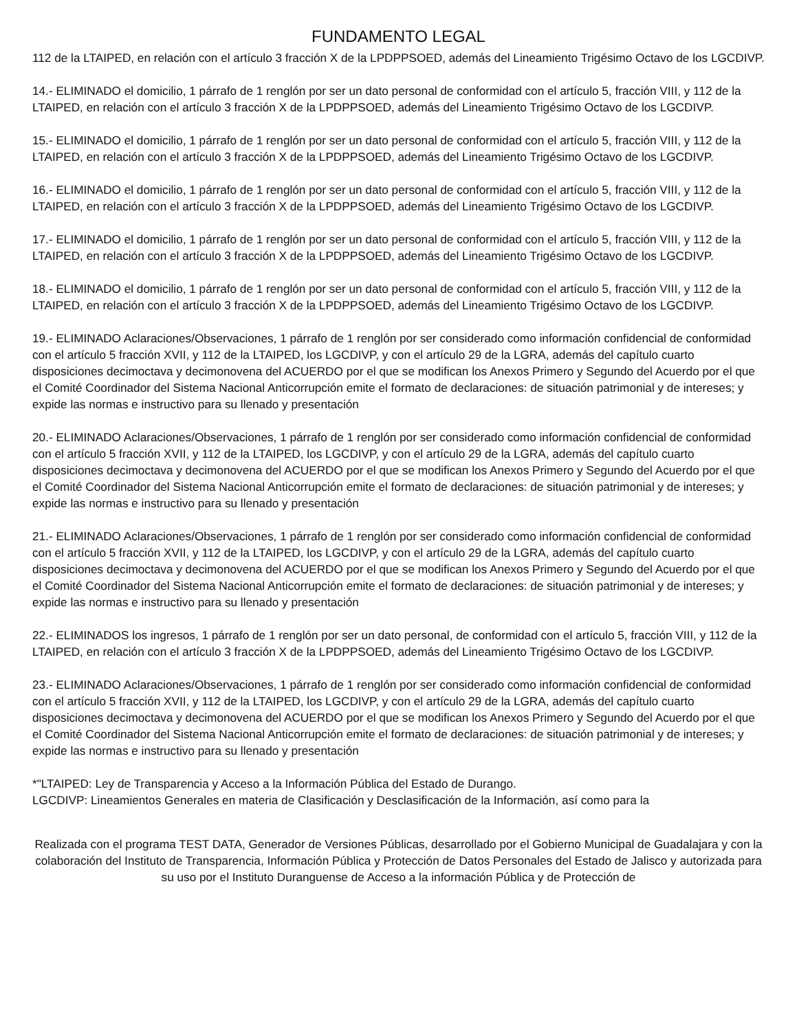FUNDAMENTO LEGAL
112 de la LTAIPED, en relación con el artículo 3 fracción X de la LPDPPSOED, además del Lineamiento Trigésimo Octavo de los LGCDIVP.
14.- ELIMINADO el domicilio, 1 párrafo de 1 renglón por ser un dato personal de conformidad con el artículo 5, fracción VIII, y 112 de la LTAIPED, en relación con el artículo 3 fracción X de la LPDPPSOED, además del Lineamiento Trigésimo Octavo de los LGCDIVP.
15.- ELIMINADO el domicilio, 1 párrafo de 1 renglón por ser un dato personal de conformidad con el artículo 5, fracción VIII, y 112 de la LTAIPED, en relación con el artículo 3 fracción X de la LPDPPSOED, además del Lineamiento Trigésimo Octavo de los LGCDIVP.
16.- ELIMINADO el domicilio, 1 párrafo de 1 renglón por ser un dato personal de conformidad con el artículo 5, fracción VIII, y 112 de la LTAIPED, en relación con el artículo 3 fracción X de la LPDPPSOED, además del Lineamiento Trigésimo Octavo de los LGCDIVP.
17.- ELIMINADO el domicilio, 1 párrafo de 1 renglón por ser un dato personal de conformidad con el artículo 5, fracción VIII, y 112 de la LTAIPED, en relación con el artículo 3 fracción X de la LPDPPSOED, además del Lineamiento Trigésimo Octavo de los LGCDIVP.
18.- ELIMINADO el domicilio, 1 párrafo de 1 renglón por ser un dato personal de conformidad con el artículo 5, fracción VIII, y 112 de la LTAIPED, en relación con el artículo 3 fracción X de la LPDPPSOED, además del Lineamiento Trigésimo Octavo de los LGCDIVP.
19.- ELIMINADO Aclaraciones/Observaciones, 1 párrafo de 1 renglón por ser considerado como información confidencial de conformidad con el artículo 5 fracción XVII, y 112 de la LTAIPED, los LGCDIVP, y con el artículo 29 de la LGRA, además del capítulo cuarto disposiciones decimoctava y decimonovena del ACUERDO por el que se modifican los Anexos Primero y Segundo del Acuerdo por el que el Comité Coordinador del Sistema Nacional Anticorrupción emite el formato de declaraciones: de situación patrimonial y de intereses; y expide las normas e instructivo para su llenado y presentación
20.- ELIMINADO Aclaraciones/Observaciones, 1 párrafo de 1 renglón por ser considerado como información confidencial de conformidad con el artículo 5 fracción XVII, y 112 de la LTAIPED, los LGCDIVP, y con el artículo 29 de la LGRA, además del capítulo cuarto disposiciones decimoctava y decimonovena del ACUERDO por el que se modifican los Anexos Primero y Segundo del Acuerdo por el que el Comité Coordinador del Sistema Nacional Anticorrupción emite el formato de declaraciones: de situación patrimonial y de intereses; y expide las normas e instructivo para su llenado y presentación
21.- ELIMINADO Aclaraciones/Observaciones, 1 párrafo de 1 renglón por ser considerado como información confidencial de conformidad con el artículo 5 fracción XVII, y 112 de la LTAIPED, los LGCDIVP, y con el artículo 29 de la LGRA, además del capítulo cuarto disposiciones decimoctava y decimonovena del ACUERDO por el que se modifican los Anexos Primero y Segundo del Acuerdo por el que el Comité Coordinador del Sistema Nacional Anticorrupción emite el formato de declaraciones: de situación patrimonial y de intereses; y expide las normas e instructivo para su llenado y presentación
22.- ELIMINADOS los ingresos, 1 párrafo de 1 renglón por ser un dato personal, de conformidad con el artículo 5, fracción VIII, y 112 de la LTAIPED, en relación con el artículo 3 fracción X de la LPDPPSOED, además del Lineamiento Trigésimo Octavo de los LGCDIVP.
23.- ELIMINADO Aclaraciones/Observaciones, 1 párrafo de 1 renglón por ser considerado como información confidencial de conformidad con el artículo 5 fracción XVII, y 112 de la LTAIPED, los LGCDIVP, y con el artículo 29 de la LGRA, además del capítulo cuarto disposiciones decimoctava y decimonovena del ACUERDO por el que se modifican los Anexos Primero y Segundo del Acuerdo por el que el Comité Coordinador del Sistema Nacional Anticorrupción emite el formato de declaraciones: de situación patrimonial y de intereses; y expide las normas e instructivo para su llenado y presentación
*"LTAIPED: Ley de Transparencia y Acceso a la Información Pública del Estado de Durango.
LGCDIVP: Lineamientos Generales en materia de Clasificación y Desclasificación de la Información, así como para la
Realizada con el programa TEST DATA, Generador de Versiones Públicas, desarrollado por el Gobierno Municipal de Guadalajara y con la colaboración del Instituto de Transparencia, Información Pública y Protección de Datos Personales del Estado de Jalisco y autorizada para su uso por el Instituto Duranguense de Acceso a la información Pública y de Protección de